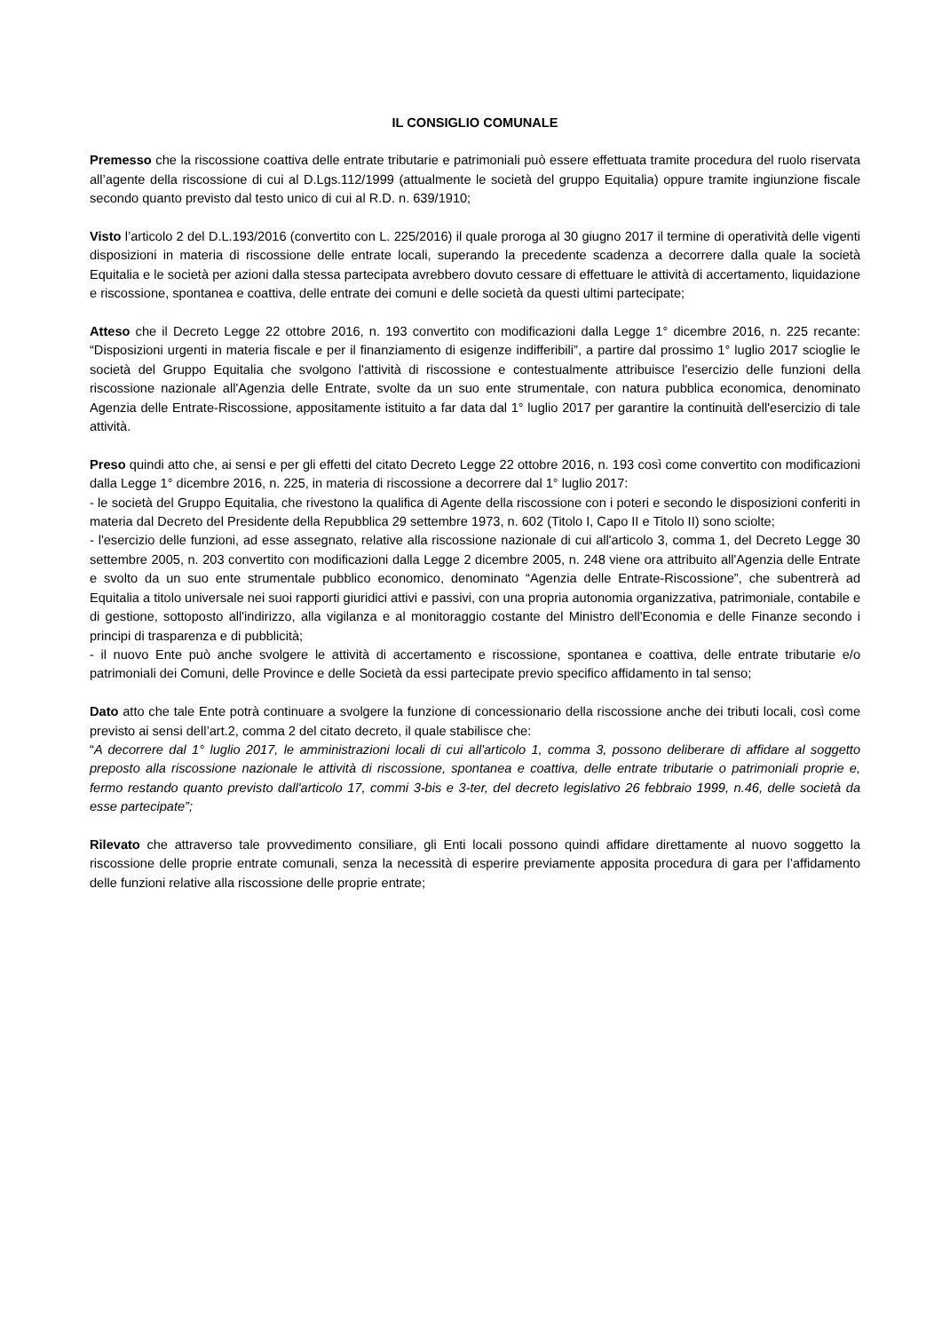IL CONSIGLIO COMUNALE
Premesso che la riscossione coattiva delle entrate tributarie e patrimoniali può essere effettuata tramite procedura del ruolo riservata all’agente della riscossione di cui al D.Lgs.112/1999 (attualmente le società del gruppo Equitalia) oppure tramite ingiunzione fiscale secondo quanto previsto dal testo unico di cui al R.D. n. 639/1910;
Visto l’articolo 2 del D.L.193/2016 (convertito con L. 225/2016) il quale proroga al 30 giugno 2017 il termine di operatività delle vigenti disposizioni in materia di riscossione delle entrate locali, superando la precedente scadenza a decorrere dalla quale la società Equitalia e le società per azioni dalla stessa partecipata avrebbero dovuto cessare di effettuare le attività di accertamento, liquidazione e riscossione, spontanea e coattiva, delle entrate dei comuni e delle società da questi ultimi partecipate;
Atteso che il Decreto Legge 22 ottobre 2016, n. 193 convertito con modificazioni dalla Legge 1° dicembre 2016, n. 225 recante: “Disposizioni urgenti in materia fiscale e per il finanziamento di esigenze indifferibili”, a partire dal prossimo 1° luglio 2017 scioglie le società del Gruppo Equitalia che svolgono l'attività di riscossione e contestualmente attribuisce l'esercizio delle funzioni della riscossione nazionale all'Agenzia delle Entrate, svolte da un suo ente strumentale, con natura pubblica economica, denominato Agenzia delle Entrate-Riscossione, appositamente istituito a far data dal 1° luglio 2017 per garantire la continuità dell'esercizio di tale attività.
Preso quindi atto che, ai sensi e per gli effetti del citato Decreto Legge 22 ottobre 2016, n. 193 così come convertito con modificazioni dalla Legge 1° dicembre 2016, n. 225, in materia di riscossione a decorrere dal 1° luglio 2017:
- le società del Gruppo Equitalia, che rivestono la qualifica di Agente della riscossione con i poteri e secondo le disposizioni conferiti in materia dal Decreto del Presidente della Repubblica 29 settembre 1973, n. 602 (Titolo I, Capo II e Titolo II) sono sciolte;
- l'esercizio delle funzioni, ad esse assegnato, relative alla riscossione nazionale di cui all'articolo 3, comma 1, del Decreto Legge 30 settembre 2005, n. 203 convertito con modificazioni dalla Legge 2 dicembre 2005, n. 248 viene ora attribuito all'Agenzia delle Entrate e svolto da un suo ente strumentale pubblico economico, denominato “Agenzia delle Entrate-Riscossione”, che subentrerà ad Equitalia a titolo universale nei suoi rapporti giuridici attivi e passivi, con una propria autonomia organizzativa, patrimoniale, contabile e di gestione, sottoposto all'indirizzo, alla vigilanza e al monitoraggio costante del Ministro dell'Economia e delle Finanze secondo i principi di trasparenza e di pubblicità;
- il nuovo Ente può anche svolgere le attività di accertamento e riscossione, spontanea e coattiva, delle entrate tributarie e/o patrimoniali dei Comuni, delle Province e delle Società da essi partecipate previo specifico affidamento in tal senso;
Dato atto che tale Ente potrà continuare a svolgere la funzione di concessionario della riscossione anche dei tributi locali, così come previsto ai sensi dell’art.2, comma 2 del citato decreto, il quale stabilisce che:
“A decorrere dal 1° luglio 2017, le amministrazioni locali di cui all'articolo 1, comma 3, possono deliberare di affidare al soggetto preposto alla riscossione nazionale le attività di riscossione, spontanea e coattiva, delle entrate tributarie o patrimoniali proprie e, fermo restando quanto previsto dall'articolo 17, commi 3-bis e 3-ter, del decreto legislativo 26 febbraio 1999, n.46, delle società da esse partecipate”;
Rilevato che attraverso tale provvedimento consiliare, gli Enti locali possono quindi affidare direttamente al nuovo soggetto la riscossione delle proprie entrate comunali, senza la necessità di esperire previamente apposita procedura di gara per l’affidamento delle funzioni relative alla riscossione delle proprie entrate;